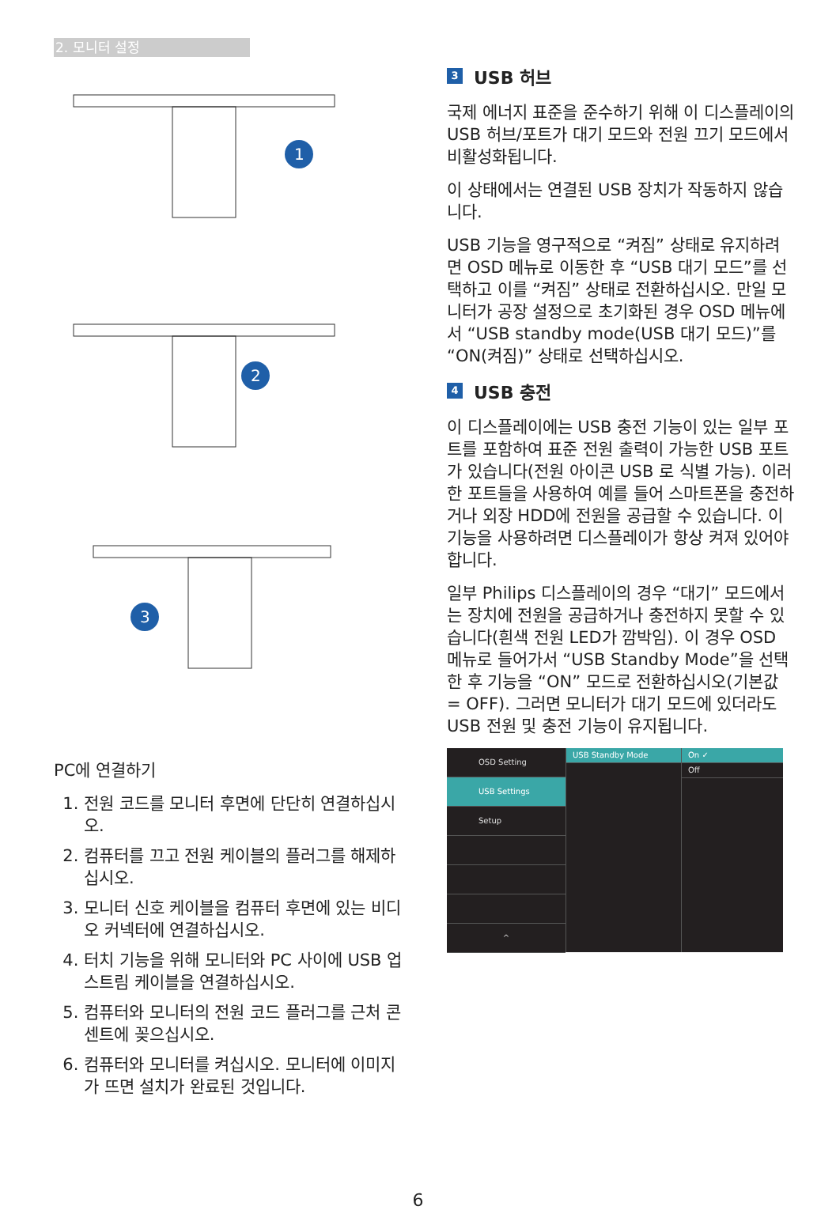2. 모니터 설정
1
2
3
PC에 연결하기
1. 전원 코드를 모니터 후면에 단단히 연결하십시오.
2. 컴퓨터를 끄고 전원 케이블의 플러그를 해제하십시오.
3. 모니터 신호 케이블을 컴퓨터 후면에 있는 비디오 커넥터에 연결하십시오.
4. 터치 기능을 위해 모니터와 PC 사이에 USB 업스트림 케이블을 연결하십시오.
5. 컴퓨터와 모니터의 전원 코드 플러그를 근처 콘센트에 꽂으십시오.
6. 컴퓨터와 모니터를 켜십시오. 모니터에 이미지가 뜨면 설치가 완료된 것입니다.
3 USB 허브
국제 에너지 표준을 준수하기 위해 이 디스플레이의 USB 허브/포트가 대기 모드와 전원 끄기 모드에서 비활성화됩니다.
이 상태에서는 연결된 USB 장치가 작동하지 않습니다.
USB 기능을 영구적으로 “켜짐” 상태로 유지하려면 OSD 메뉴로 이동한 후 “USB 대기 모드”를 선택하고 이를 “켜짐” 상태로 전환하십시오. 만일 모니터가 공장 설정으로 초기화된 경우 OSD 메뉴에서 “USB standby mode(USB 대기 모드)”를 “ON(켜짐)” 상태로 선택하십시오.
4 USB 충전
이 디스플레이에는 USB 충전 기능이 있는 일부 포트를 포함하여 표준 전원 출력이 가능한 USB 포트가 있습니다(전원 아이콘 USB 로 식별 가능). 이러한 포트들을 사용하여 예를 들어 스마트폰을 충전하거나 외장 HDD에 전원을 공급할 수 있습니다. 이 기능을 사용하려면 디스플레이가 항상 켜져 있어야 합니다.
일부 Philips 디스플레이의 경우 “대기” 모드에서는 장치에 전원을 공급하거나 충전하지 못할 수 있습니다(흰색 전원 LED가 깜박임). 이 경우 OSD 메뉴로 들어가서 “USB Standby Mode”을 선택한 후 기능을 “ON” 모드로 전환하십시오(기본값 = OFF). 그러면 모니터가 대기 모드에 있더라도 USB 전원 및 충전 기능이 유지됩니다.
OSD Setting
USB Settings
Setup
^
USB Standby Mode On ✓
Off
6